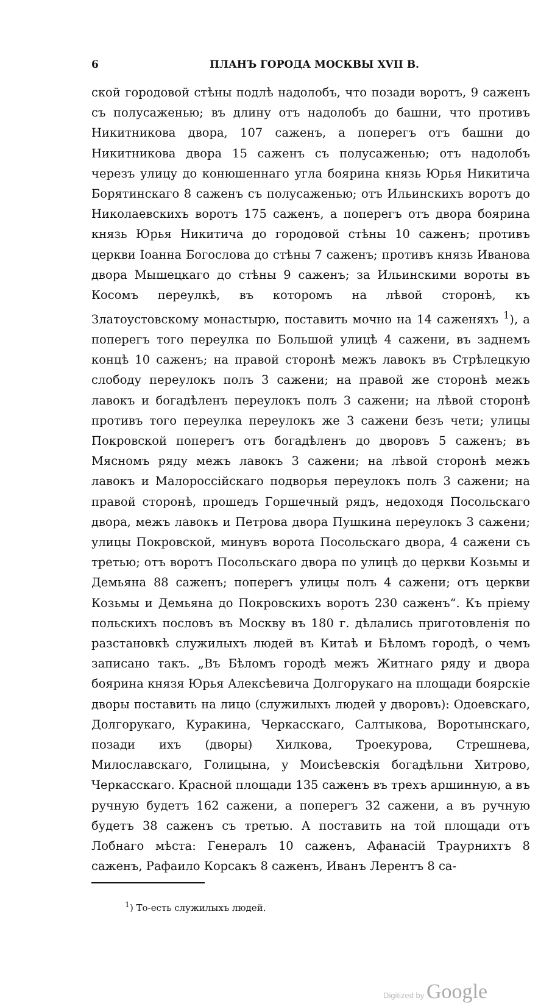6 ПЛАНЪ ГОРОДА МОСКВЫ XVII В.
ской городовой стѣны подлѣ надолобъ, что позади воротъ, 9 саженъ съ полусаженью; въ длину отъ надолобъ до башни, что противъ Никитникова двора, 107 саженъ, а поперегъ отъ башни до Никитникова двора 15 саженъ съ полусаженью; отъ надолобъ черезъ улицу до конюшеннаго угла боярина князь Юрья Никитича Борятинскаго 8 саженъ съ полусаженью; отъ Ильинскихъ воротъ до Николаевскихъ воротъ 175 саженъ, а поперегъ отъ двора боярина князь Юрья Никитича до городовой стѣны 10 саженъ; противъ церкви Іоанна Богослова до стѣны 7 саженъ; противъ князь Иванова двора Мышецкаго до стѣны 9 саженъ; за Ильинскими вороты въ Косомъ переулкѣ, въ которомъ на лѣвой сторонѣ, къ Златоустовскому монастырю, поставить мочно на 14 саженяхъ <sup>1</sup>), а поперегъ того переулка по Большой улицѣ 4 сажени, въ заднемъ концѣ 10 саженъ; на правой сторонѣ межъ лавокъ въ Стрѣлецкую слободу переулокъ полъ 3 сажени; на правой же сторонѣ межъ лавокъ и богадѣленъ переулокъ полъ 3 сажени; на лѣвой сторонѣ противъ того переулка переулокъ же 3 сажени безъ чети; улицы Покровской поперегъ отъ богадѣленъ до дворовъ 5 саженъ; въ Мясномъ ряду межъ лавокъ 3 сажени; на лѣвой сторонѣ межъ лавокъ и Малороссійскаго подворья переулокъ полъ 3 сажени; на правой сторонѣ, прошедъ Горшечный рядъ, недоходя Посольскаго двора, межъ лавокъ и Петрова двора Пушкина переулокъ 3 сажени; улицы Покровской, минувъ ворота Посольскаго двора, 4 сажени съ третью; отъ воротъ Посольскаго двора по улицѣ до церкви Козьмы и Демьяна 88 саженъ; поперегъ улицы полъ 4 сажени; отъ церкви Козьмы и Демьяна до Покровскихъ воротъ 230 саженъ“. Къ пріему польскихъ пословъ въ Москву въ 180 г. дѣлались приготовленія по разстановкѣ служилыхъ людей въ Китаѣ и Бѣломъ городѣ, о чемъ записано такъ. „Въ Бѣломъ городѣ межъ Житнаго ряду и двора боярина князя Юрья Алексѣевича Долгорукаго на площади боярскіе дворы поставить на лицо (служилыхъ людей у дворовъ): Одоевскаго, Долгорукаго, Куракина, Черкасскаго, Салтыкова, Воротынскаго, позади ихъ (дворы) Хилкова, Троекурова, Стрешнева, Милославскаго, Голицына, у Моисѣевскія богадѣльни Хитрово, Черкасскаго. Красной площади 135 саженъ въ трехъ аршинную, а въ ручную будетъ 162 сажени, а поперегъ 32 сажени, а въ ручную будетъ 38 саженъ съ третью. А поставить на той площади отъ Лобнаго мѣста: Генералъ 10 саженъ, Афанасій Траурнихтъ 8 саженъ, Рафаило Корсакъ 8 саженъ, Иванъ Лерентъ 8 са-
<sup>1</sup>) То-есть служилыхъ людей.
Digitized by Google